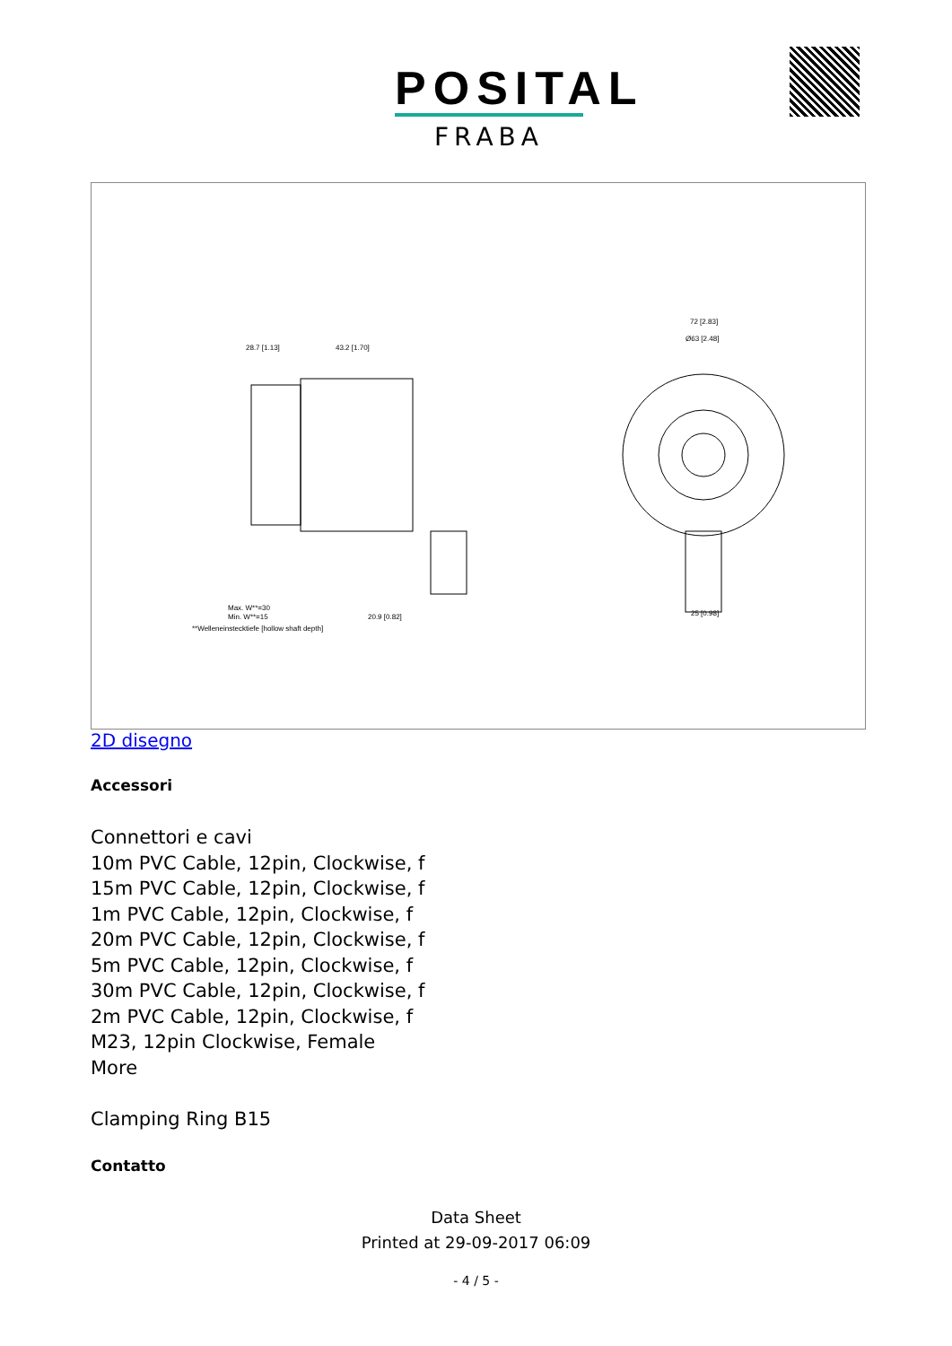POSITAL
FRABA
28.7 [1.13]
43.2 [1.70]
72 [2.83]
Ø63 [2.48]
Max. W**=30
Min. W**=15
**Welleneinstecktiefe [hollow shaft depth]
20.9 [0.82]
25 [0.98]
2D disegno
Accessori
Connettori e cavi
10m PVC Cable, 12pin, Clockwise, f
15m PVC Cable, 12pin, Clockwise, f
1m PVC Cable, 12pin, Clockwise, f
20m PVC Cable, 12pin, Clockwise, f
5m PVC Cable, 12pin, Clockwise, f
30m PVC Cable, 12pin, Clockwise, f
2m PVC Cable, 12pin, Clockwise, f
M23, 12pin Clockwise, Female
More
Clamping Ring B15
Contatto
Data Sheet
Printed at 29-09-2017 06:09
- 4 / 5 -